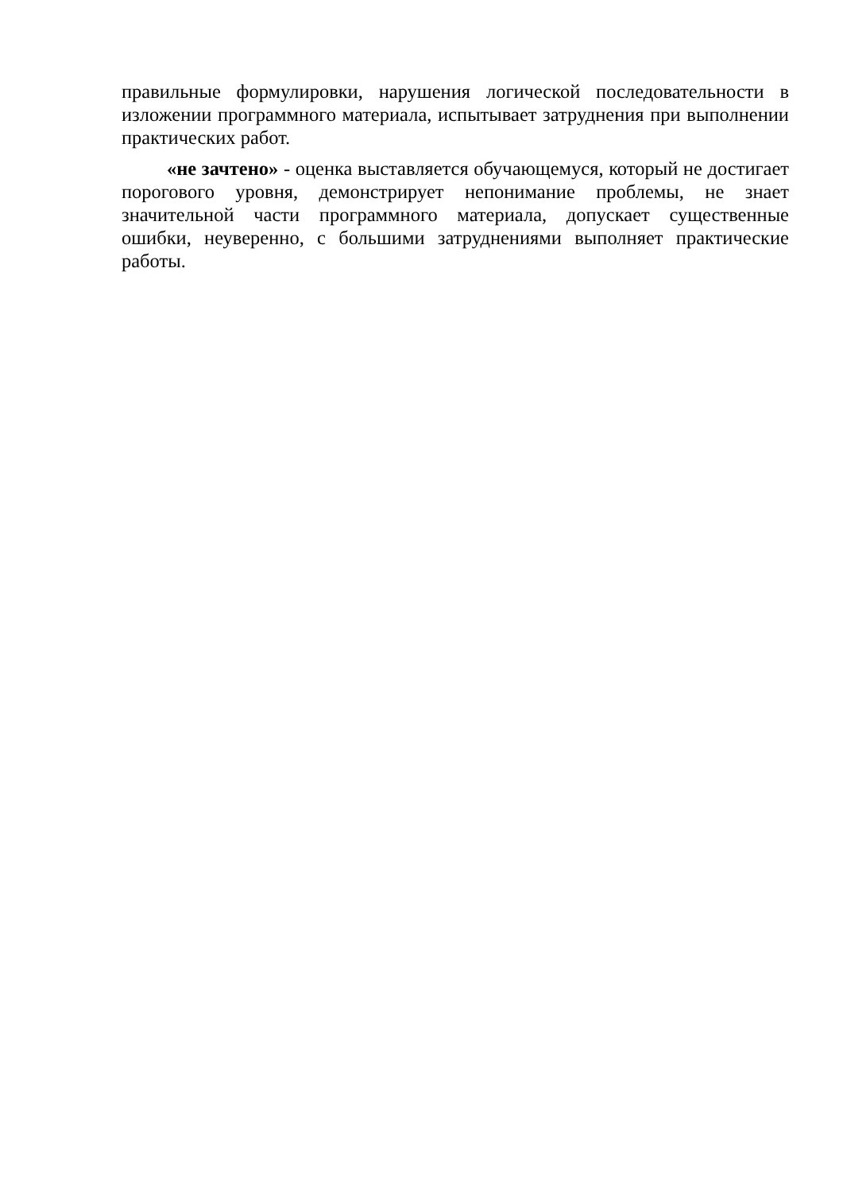правильные формулировки, нарушения логической последовательности в изложении программного материала, испытывает затруднения при выполнении практических работ.
«не зачтено» - оценка выставляется обучающемуся, который не достигает порогового уровня, демонстрирует непонимание проблемы, не знает значительной части программного материала, допускает существенные ошибки, неуверенно, с большими затруднениями выполняет практические работы.